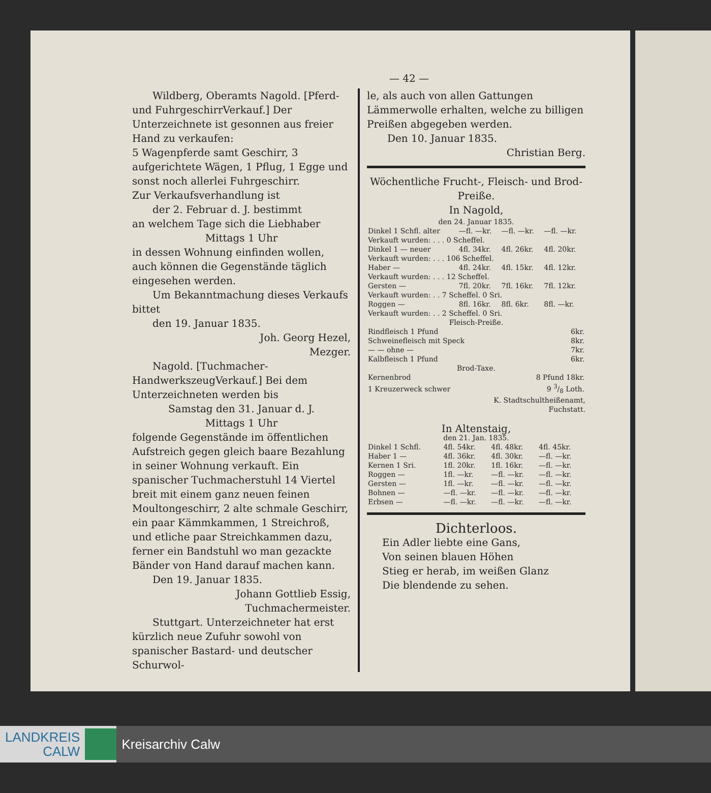— 42 —
Wildberg, Oberamts Nagold. [Pferd- und FuhrgeschirrVerkauf.] Der Unterzeichnete ist gesonnen aus freier Hand zu verkaufen:
5 Wagenpferde samt Geschirr, 3 aufgerichtete Wägen, 1 Pflug, 1 Egge und sonst noch allerlei Fuhrgeschirr.
Zur Verkaufsverhandlung ist
der 2. Februar d. J. bestimmt
an welchem Tage sich die Liebhaber
Mittags 1 Uhr
in dessen Wohnung einfinden wollen, auch können die Gegenstände täglich eingesehen werden.
Um Bekanntmachung dieses Verkaufs bittet
den 19. Januar 1835.
Joh. Georg Hezel,
Mezger.
Nagold. [Tuchmacher-HandwerkszeugVerkauf.] Bei dem Unterzeichneten werden bis
Samstag den 31. Januar d. J.
Mittags 1 Uhr
folgende Gegenstände im öffentlichen Aufstreich gegen gleich baare Bezahlung in seiner Wohnung verkauft. Ein spanischer Tuchmacherstuhl 14 Viertel breit mit einem ganz neuen feinen Moultongeschirr, 2 alte schmale Geschirr, ein paar Kämmkammen, 1 Streichroß, und etliche paar Streichkammen dazu, ferner ein Bandstuhl wo man gezackte Bänder von Hand darauf machen kann.
Den 19. Januar 1835.
Johann Gottlieb Essig,
Tuchmachermeister.
Stuttgart. Unterzeichneter hat erst kürzlich neue Zufuhr sowohl von spanischer Bastard- und deutscher Schurwol-
le, als auch von allen Gattungen Lämmerwolle erhalten, welche zu billigen Preißen abgegeben werden.
Den 10. Januar 1835.
Christian Berg.
Wöchentliche Frucht-, Fleisch- und Brod-Preiße.
In Nagold,
den 24. Januar 1835.
| Dinkel 1 Schfl. alter | —fl. —kr. | —fl. —kr. | —fl. —kr. |
| Verkauft wurden: . . . 0 Scheffel. | | | |
| Dinkel 1 — neuer | 4fl. 34kr. | 4fl. 26kr. | 4fl. 20kr. |
| Verkauft wurden: . . . 106 Scheffel. | | | |
| Haber — | 4fl. 24kr. | 4fl. 15kr. | 4fl. 12kr. |
| Verkauft wurden: . . . 12 Scheffel. | | | |
| Gersten — | 7fl. 20kr. | 7fl. 16kr. | 7fl. 12kr. |
| Verkauft wurden: . . 7 Scheffel. 0 Sri. | | | |
| Roggen — | 8fl. 16kr. | 8fl. 6kr. | 8fl. —kr. |
| Verkauft wurden: . . 2 Scheffel. 0 Sri. | | | |
Fleisch-Preiße.
| Rindfleisch 1 Pfund | 6kr. |
| Schweinefleisch mit Speck | 8kr. |
| — — ohne — | 7kr. |
| Kalbfleisch 1 Pfund | 6kr. |
Brod-Taxe.
| Kernenbrod | 8 Pfund 18kr. |
| 1 Kreuzerweck schwer | 9 3/8 Loth. |
K. Stadtschultheißenamt,
Fuchstatt.
In Altenstaig,
den 21. Jan. 1835.
| Dinkel 1 Schfl. | 4fl. 54kr. | 4fl. 48kr. | 4fl. 45kr. |
| Haber 1 — | 4fl. 36kr. | 4fl. 30kr. | —fl. —kr. |
| Kernen 1 Sri. | 1fl. 20kr. | 1fl. 16kr. | —fl. —kr. |
| Roggen — | 1fl. —kr. | —fl. —kr. | —fl. —kr. |
| Gersten — | 1fl. —kr. | —fl. —kr. | —fl. —kr. |
| Bohnen — | —fl. —kr. | —fl. —kr. | —fl. —kr. |
| Erbsen — | —fl. —kr. | —fl. —kr. | —fl. —kr. |
Dichterloos.
Ein Adler liebte eine Gans,
Von seinen blauen Höhen
Stieg er herab, im weißen Glanz
Die blendende zu sehen.
LANDKREIS
CALW
Kreisarchiv Calw